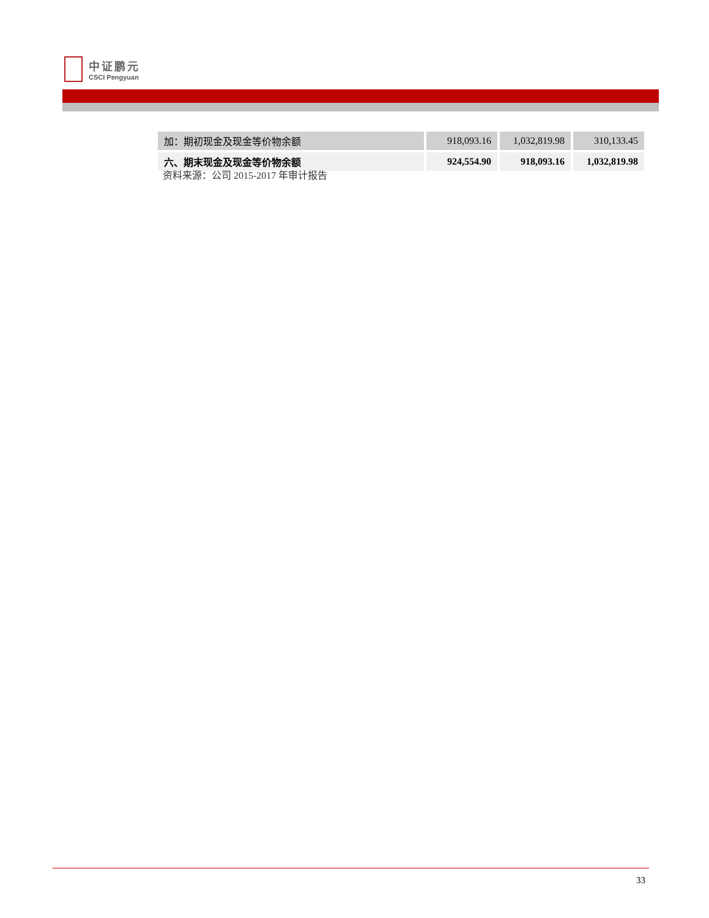中证鹏元
CSCI Pengyuan
| 加：期初现金及现金等价物余额 | 918,093.16 | 1,032,819.98 | 310,133.45 |
| 六、期末现金及现金等价物余额 | 924,554.90 | 918,093.16 | 1,032,819.98 |
资料来源：公司 2015-2017 年审计报告
33